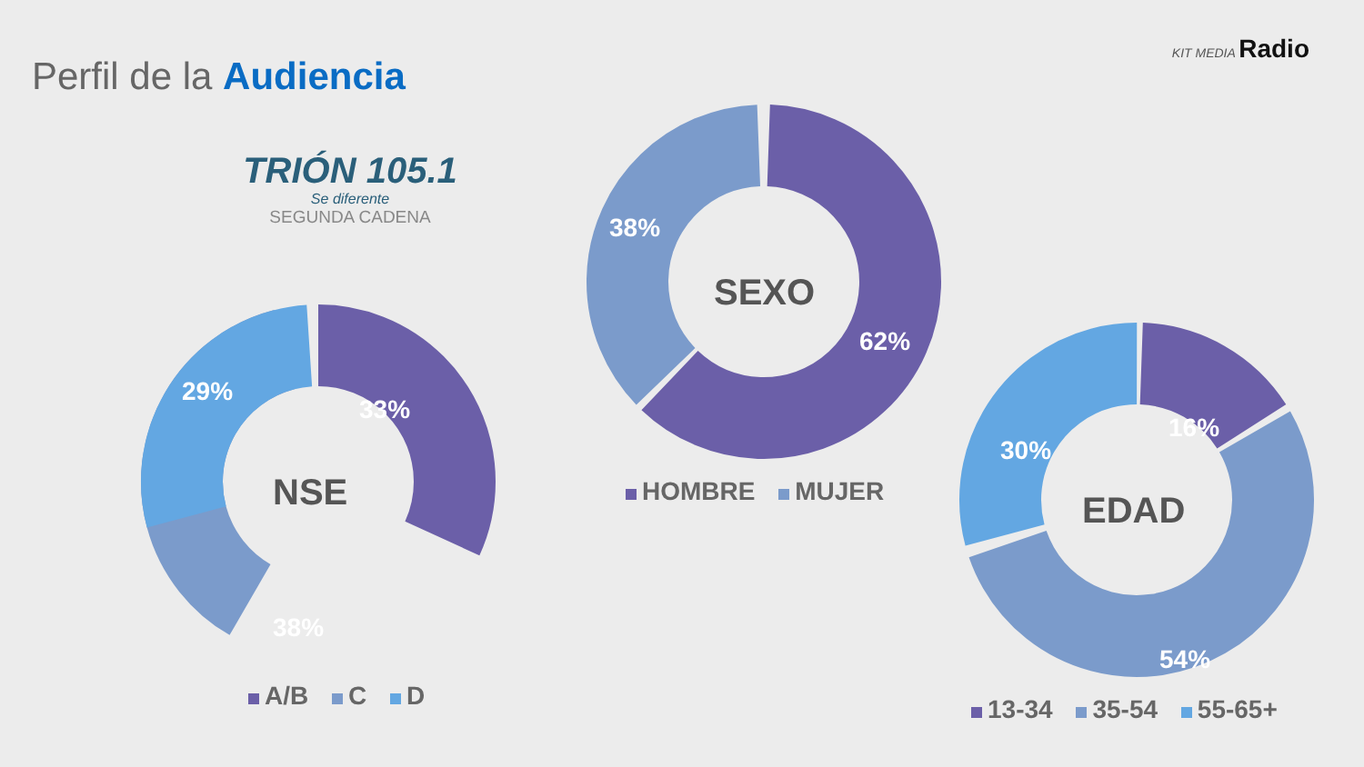Perfil de la Audiencia
KIT MEDIA Radio
TRIÓN 105.1
Se diferente
SEGUNDA CADENA
29%
33%
38%
NSE
A/B C D
38%
62%
SEXO
HOMBRE MUJER
16%
30%
54%
EDAD
13-34 35-54 55-65+